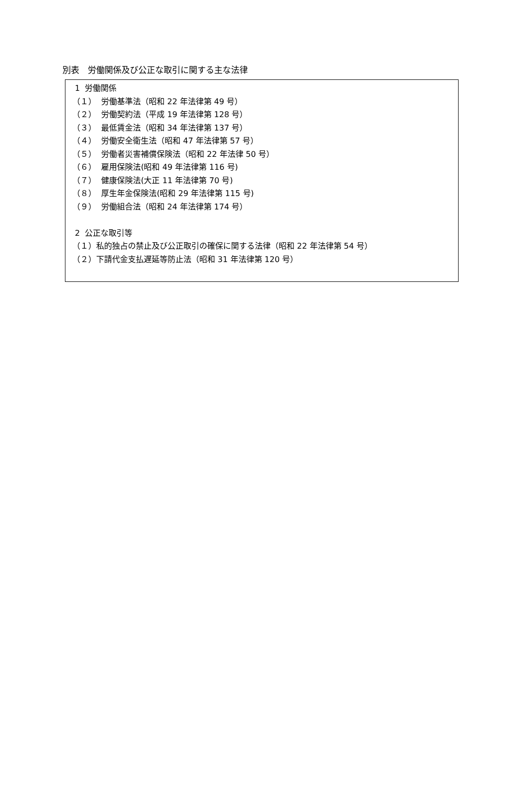別表　労働関係及び公正な取引に関する主な法律
1 労働関係
（１） 労働基準法（昭和 22 年法律第 49 号）
（２） 労働契約法（平成 19 年法律第 128 号）
（３） 最低賃金法（昭和 34 年法律第 137 号）
（４） 労働安全衛生法（昭和 47 年法律第 57 号）
（５） 労働者災害補償保険法（昭和 22 年法律 50 号）
（６） 雇用保険法(昭和 49 年法律第 116 号)
（７） 健康保険法(大正 11 年法律第 70 号)
（８） 厚生年金保険法(昭和 29 年法律第 115 号)
（９） 労働組合法（昭和 24 年法律第 174 号）
2 公正な取引等
（１）私的独占の禁止及び公正取引の確保に関する法律（昭和 22 年法律第 54 号）
（２）下請代金支払遅延等防止法（昭和 31 年法律第 120 号）